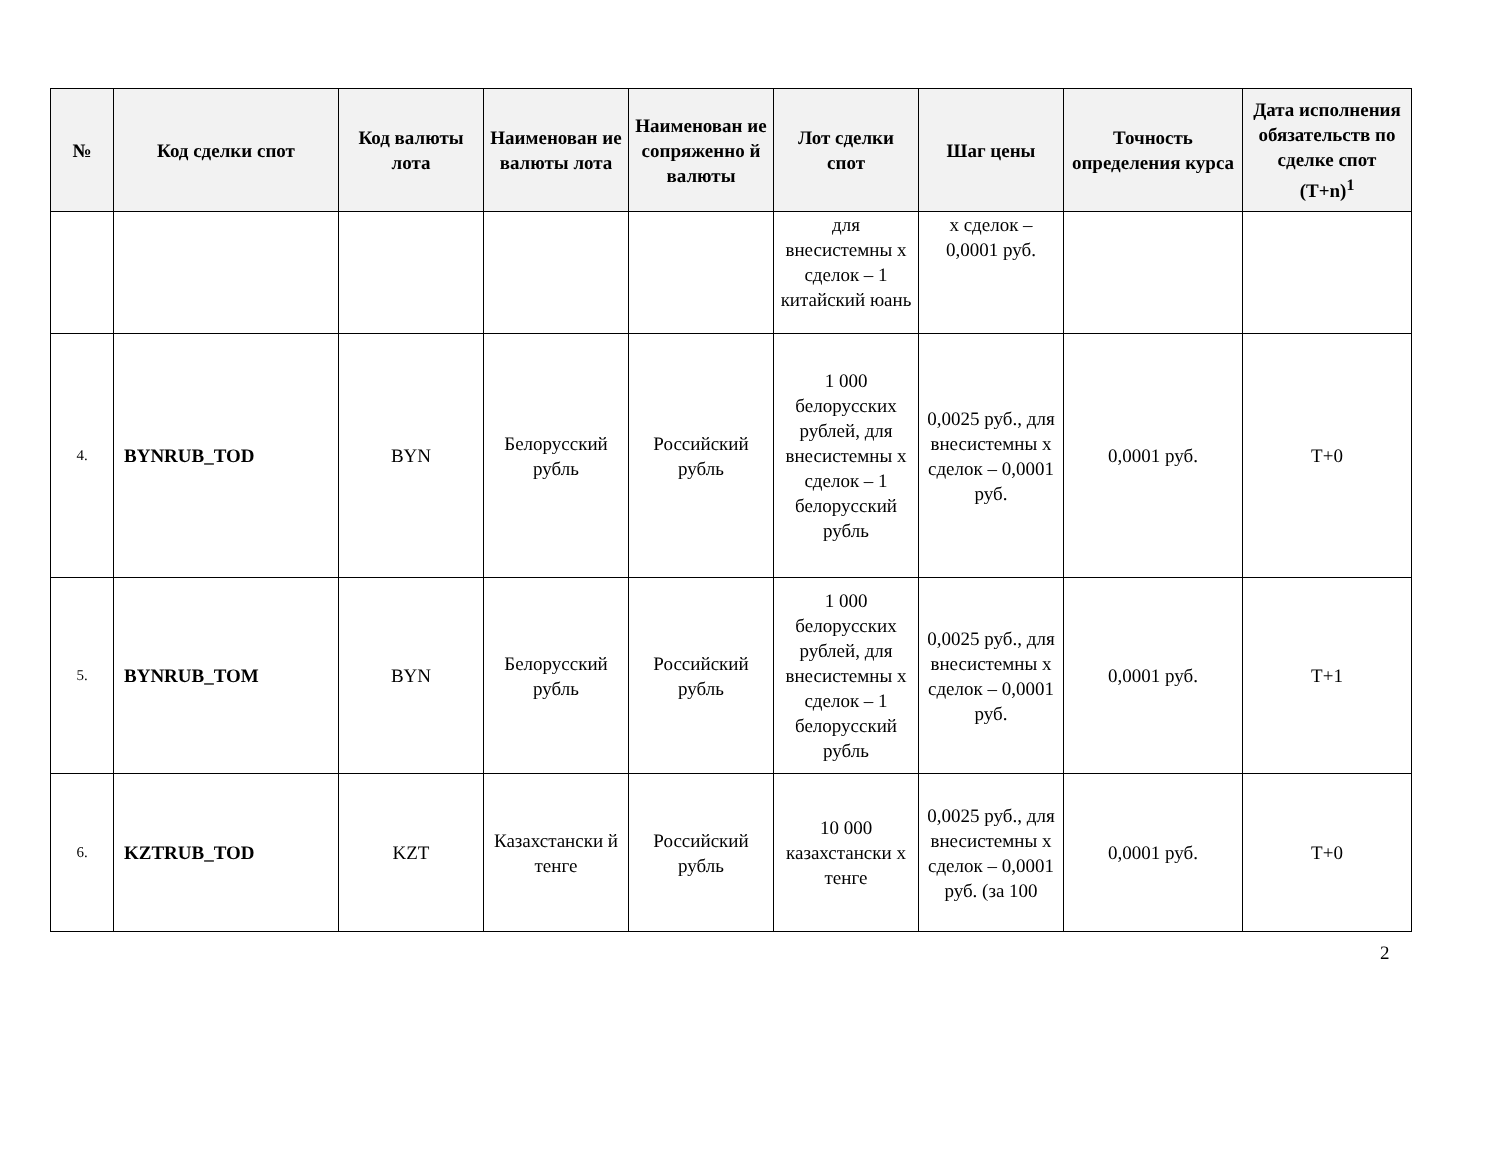| № | Код сделки спот | Код валюты лота | Наименован ие валюты лота | Наименован ие сопряженно й валюты | Лот сделки спот | Шаг цены | Точность определения курса | Дата исполнения обязательств по сделке спот (T+n)<sup>1</sup> |
| --- | --- | --- | --- | --- | --- | --- | --- | --- |
| | | | | | для внесистемны х сделок – 1 китайский юань | х сделок – 0,0001 руб. | | |
| 4. | BYNRUB_TOD | BYN | Белорусский рубль | Российский рубль | 1 000 белорусских рублей, для внесистемны х сделок – 1 белорусский рубль | 0,0025 руб., для внесистемны х сделок – 0,0001 руб. | 0,0001 руб. | T+0 |
| 5. | BYNRUB_TOM | BYN | Белорусский рубль | Российский рубль | 1 000 белорусских рублей, для внесистемны х сделок – 1 белорусский рубль | 0,0025 руб., для внесистемны х сделок – 0,0001 руб. | 0,0001 руб. | T+1 |
| 6. | KZTRUB_TOD | KZT | Казахстански й тенге | Российский рубль | 10 000 казахстански х тенге | 0,0025 руб., для внесистемны х сделок – 0,0001 руб. (за 100 | 0,0001 руб. | T+0 |
2